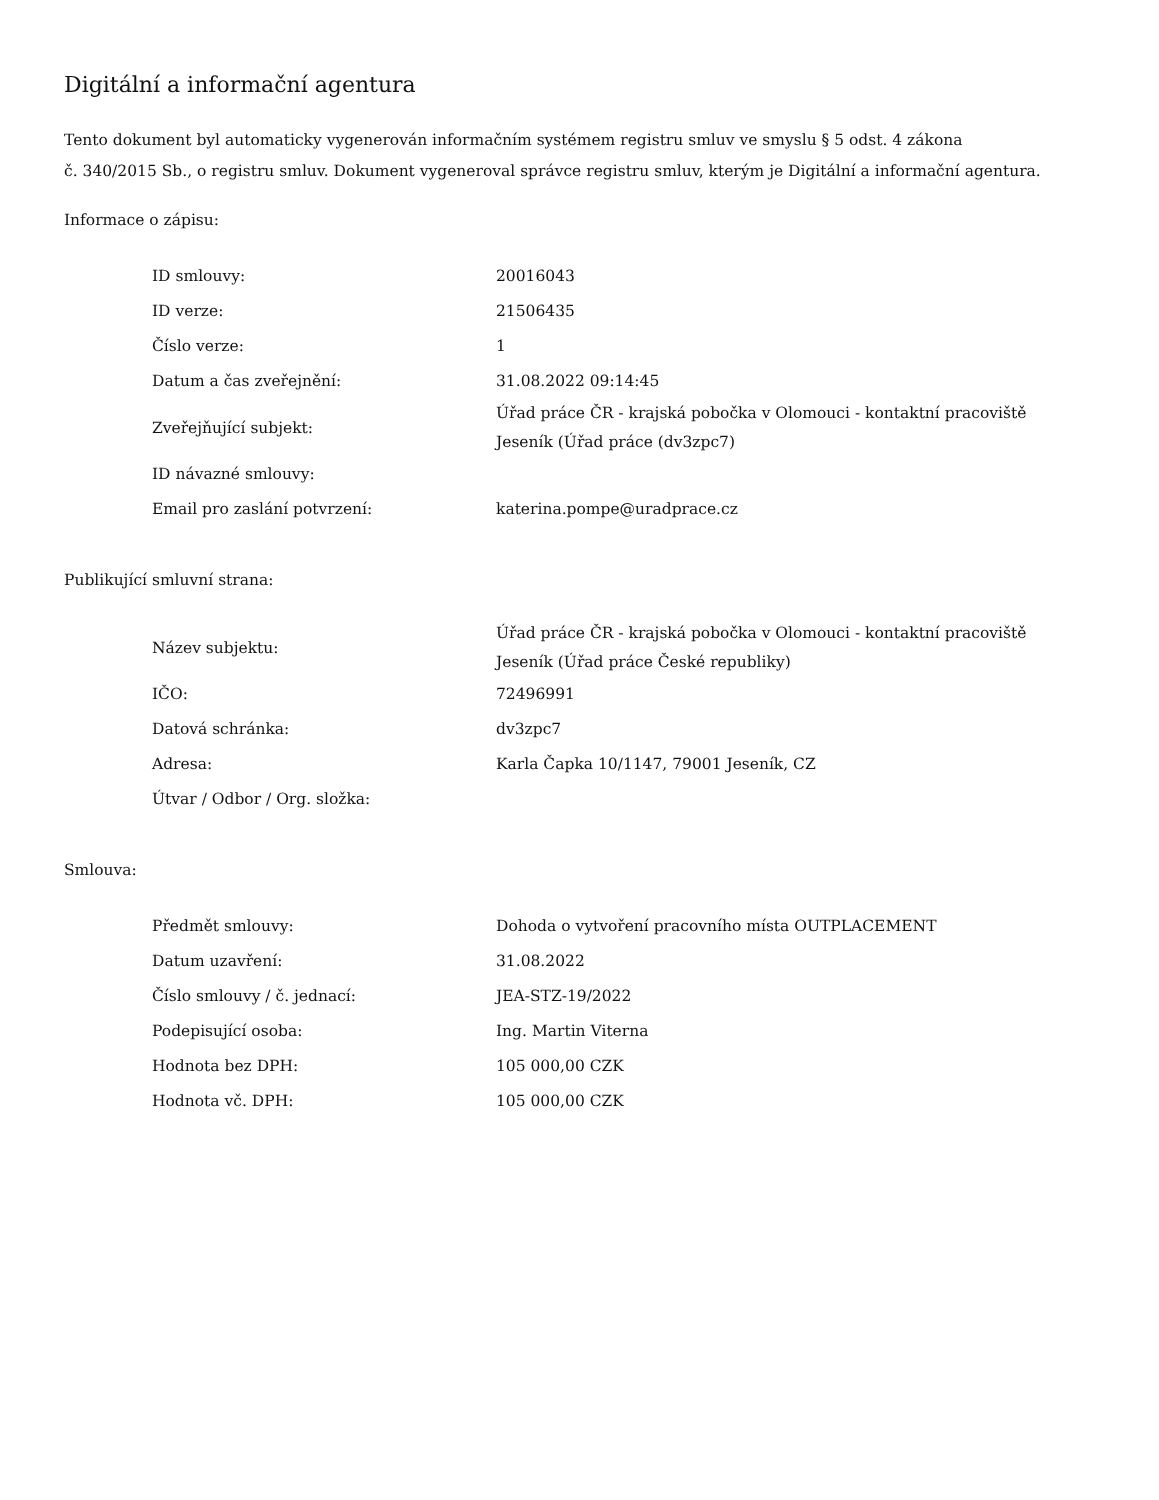Digitální a informační agentura
Tento dokument byl automaticky vygenerován informačním systémem registru smluv ve smyslu § 5 odst. 4 zákona
č. 340/2015 Sb., o registru smluv. Dokument vygeneroval správce registru smluv, kterým je Digitální a informační agentura.
Informace o zápisu:
| ID smlouvy: | 20016043 |
| ID verze: | 21506435 |
| Číslo verze: | 1 |
| Datum a čas zveřejnění: | 31.08.2022 09:14:45 |
| Zveřejňující subjekt: | Úřad práce ČR - krajská pobočka v Olomouci - kontaktní pracoviště Jeseník (Úřad práce (dv3zpc7) |
| ID návazné smlouvy: | |
| Email pro zaslání potvrzení: | katerina.pompe@uradprace.cz |
Publikující smluvní strana:
| Název subjektu: | Úřad práce ČR - krajská pobočka v Olomouci - kontaktní pracoviště Jeseník (Úřad práce České republiky) |
| IČO: | 72496991 |
| Datová schránka: | dv3zpc7 |
| Adresa: | Karla Čapka 10/1147, 79001 Jeseník, CZ |
| Útvar / Odbor / Org. složka: | |
Smlouva:
| Předmět smlouvy: | Dohoda o vytvoření pracovního místa OUTPLACEMENT |
| Datum uzavření: | 31.08.2022 |
| Číslo smlouvy / č. jednací: | JEA-STZ-19/2022 |
| Podepisující osoba: | Ing. Martin Viterna |
| Hodnota bez DPH: | 105 000,00 CZK |
| Hodnota vč. DPH: | 105 000,00 CZK |